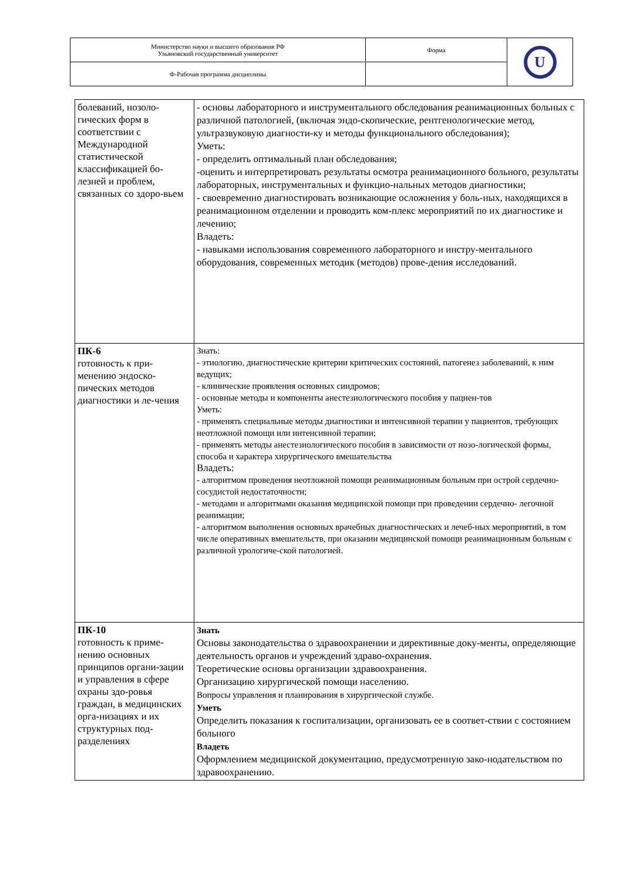| Министерство науки и высшего образования РФ Ульяновский государственный университет | Форма | U |
| Ф-Рабочая программа дисциплины | | |
| болеваний, нозоло-гических форм в соответствии с Международной статистической классификацией бо-лезней и проблем, связанных со здоро-вьем | - основы лабораторного и инструментального обследования реанимационных больных с различной патологией, (включая эндо-скопические, рентгенологические метод, ультразвуковую диагности-ку и методы функционального обследования); Уметь: - определить оптимальный план обследования; -оценить и интерпретировать результаты осмотра реанимационного больного, результаты лабораторных, инструментальных и функцио-нальных методов диагностики; - своевременно диагностировать возникающие осложнения у боль-ных, находящихся в реанимационном отделении и проводить ком-плекс мероприятий по их диагностике и лечению; Владеть: - навыками использования современного лабораторного и инстру-ментального оборудования, современных методик (методов) прове-дения исследований. |
| ПК-6 готовность к при-менению эндоско-пических методов диагностики и ле-чения | Знать: - этиологию, диагностические критерии критических состояний, патогенез заболеваний, к ним ведущих; - клинические проявления основных синдромов; - основные методы и компоненты анестезиологического пособия у пациен-тов Уметь: - применять специальные методы диагностики и интенсивной терапии у пациентов, требующих неотложной помощи или интенсивной терапии; - применять методы анестезиологического пособия в зависимости от нозо-логической формы, способа и характера хирургического вмешательства Владеть: - алгоритмом проведения неотложной помощи реанимационным больным при острой сердечно-сосудистой недостаточности; - методами и алгоритмами оказания медицинской помощи при проведении сердечно- легочной реанимации; - алгоритмом выполнения основных врачебных диагностических и лечеб-ных мероприятий, в том числе оперативных вмешательств, при оказании медицинской помощи реанимационным больным с различной урологиче-ской патологией. |
| ПК-10 готовность к приме-нению основных принципов органи-зации и управления в сфере охраны здо-ровья граждан, в медицинских орга-низациях и их структурных под-разделениях | Знать Основы законодательства о здравоохранении и директивные доку-менты, определяющие деятельность органов и учреждений здраво-охранения. Теоретические основы организации здравоохранения. Организацию хирургической помощи населению. Вопросы управления и планирования в хирургической службе. Уметь Определить показания к госпитализации, организовать ее в соответ-ствии с состоянием больного Владеть Оформлением медицинской документацию, предусмотренную зако-нодательством по здравоохранению. |